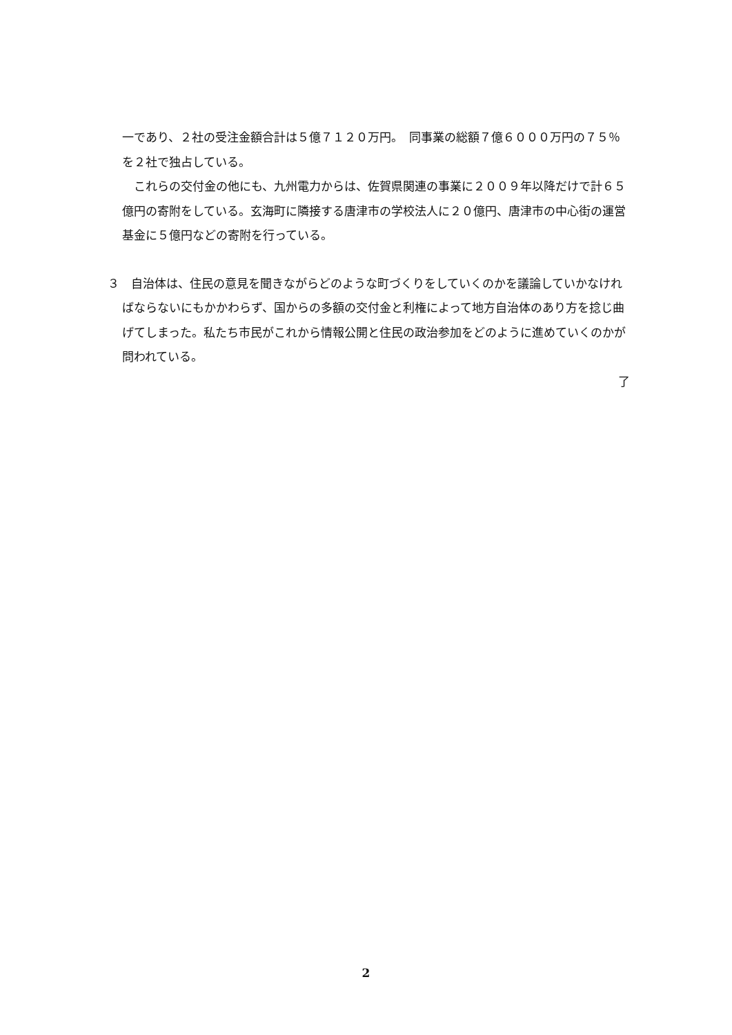一であり、２社の受注金額合計は５億７１２０万円。　同事業の総額７億６０００万円の７５％を２社で独占している。
　これらの交付金の他にも、九州電力からは、佐賀県関連の事業に２００９年以降だけで計６５億円の寄附をしている。玄海町に隣接する唐津市の学校法人に２０億円、唐津市の中心街の運営基金に５億円などの寄附を行っている。
３　自治体は、住民の意見を聞きながらどのような町づくりをしていくのかを議論していかなければならないにもかかわらず、国からの多額の交付金と利権によって地方自治体のあり方を捻じ曲げてしまった。私たち市民がこれから情報公開と住民の政治参加をどのように進めていくのかが問われている。
了
2